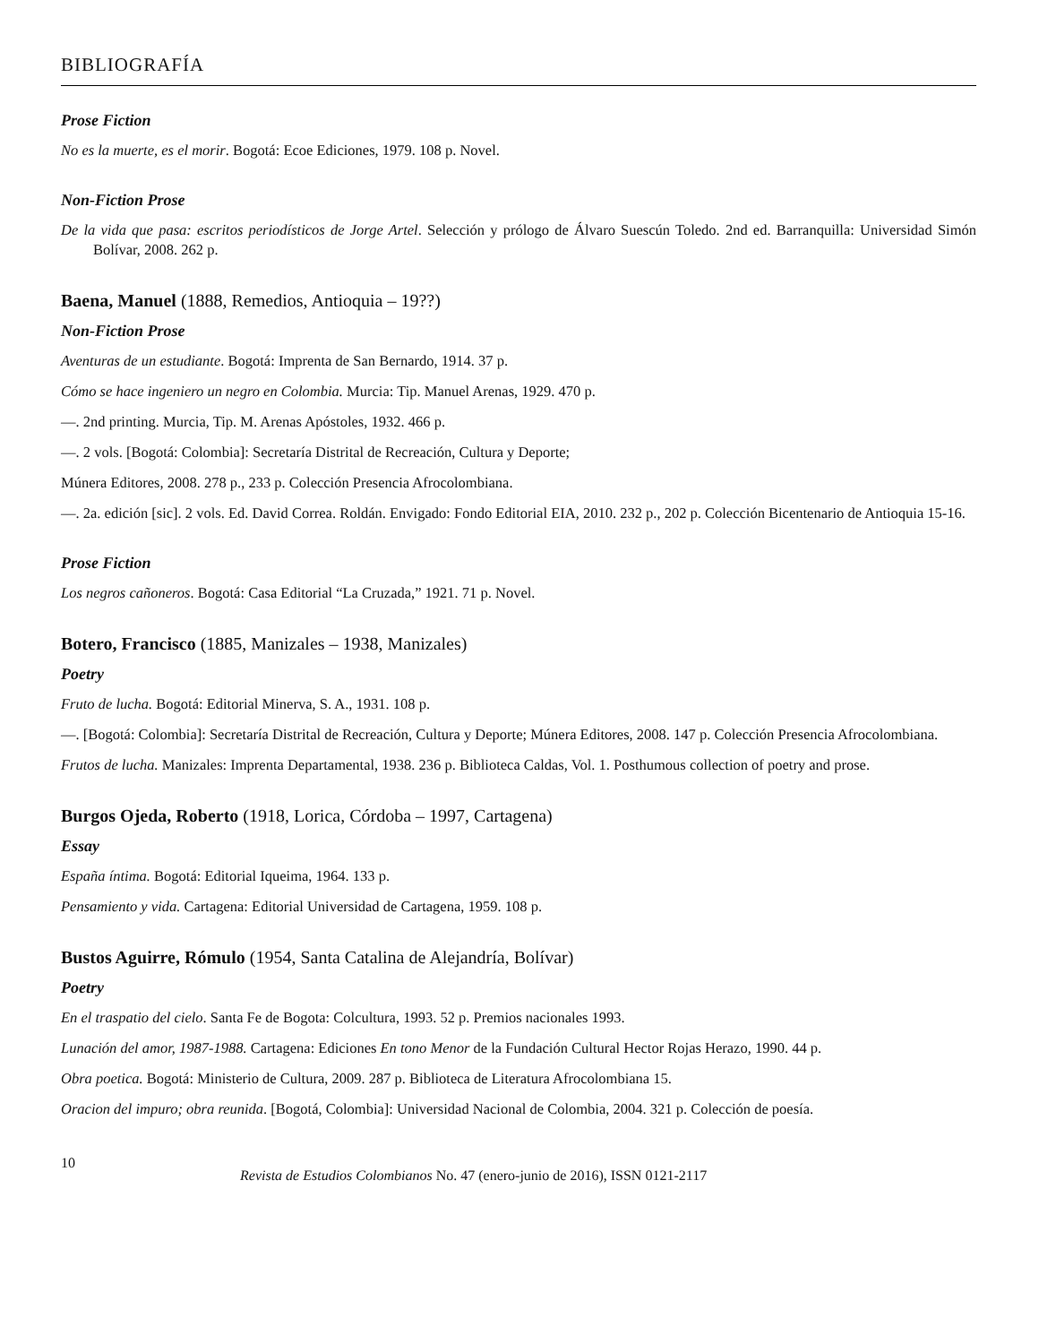BIBLIOGRAFÍA
Prose Fiction
No es la muerte, es el morir. Bogotá: Ecoe Ediciones, 1979. 108 p. Novel.
Non-Fiction Prose
De la vida que pasa: escritos periodísticos de Jorge Artel. Selección y prólogo de Álvaro Suescún Toledo. 2nd ed. Barranquilla: Universidad Simón Bolívar, 2008. 262 p.
Baena, Manuel (1888, Remedios, Antioquia – 19??)
Non-Fiction Prose
Aventuras de un estudiante. Bogotá: Imprenta de San Bernardo, 1914. 37 p.
Cómo se hace ingeniero un negro en Colombia. Murcia: Tip. Manuel Arenas, 1929. 470 p.
—. 2nd printing. Murcia, Tip. M. Arenas Apóstoles, 1932. 466 p.
—. 2 vols. [Bogotá: Colombia]: Secretaría Distrital de Recreación, Cultura y Deporte;
Múnera Editores, 2008. 278 p., 233 p. Colección Presencia Afrocolombiana.
—. 2a. edición [sic]. 2 vols. Ed. David Correa. Roldán. Envigado: Fondo Editorial EIA, 2010. 232 p., 202 p. Colección Bicentenario de Antioquia 15-16.
Prose Fiction
Los negros cañoneros. Bogotá: Casa Editorial “La Cruzada,” 1921. 71 p. Novel.
Botero, Francisco (1885, Manizales – 1938, Manizales)
Poetry
Fruto de lucha. Bogotá: Editorial Minerva, S. A., 1931. 108 p.
—. [Bogotá: Colombia]: Secretaría Distrital de Recreación, Cultura y Deporte; Múnera Editores, 2008. 147 p. Colección Presencia Afrocolombiana.
Frutos de lucha. Manizales: Imprenta Departamental, 1938. 236 p. Biblioteca Caldas, Vol. 1. Posthumous collection of poetry and prose.
Burgos Ojeda, Roberto (1918, Lorica, Córdoba – 1997, Cartagena)
Essay
España íntima. Bogotá: Editorial Iqueima, 1964. 133 p.
Pensamiento y vida. Cartagena: Editorial Universidad de Cartagena, 1959. 108 p.
Bustos Aguirre, Rómulo (1954, Santa Catalina de Alejandría, Bolívar)
Poetry
En el traspatio del cielo. Santa Fe de Bogota: Colcultura, 1993. 52 p. Premios nacionales 1993.
Lunación del amor, 1987-1988. Cartagena: Ediciones En tono Menor de la Fundación Cultural Hector Rojas Herazo, 1990. 44 p.
Obra poetica. Bogotá: Ministerio de Cultura, 2009. 287 p. Biblioteca de Literatura Afrocolombiana 15.
Oracion del impuro; obra reunida. [Bogotá, Colombia]: Universidad Nacional de Colombia, 2004. 321 p. Colección de poesía.
10
Revista de Estudios Colombianos No. 47 (enero-junio de 2016), ISSN 0121-2117